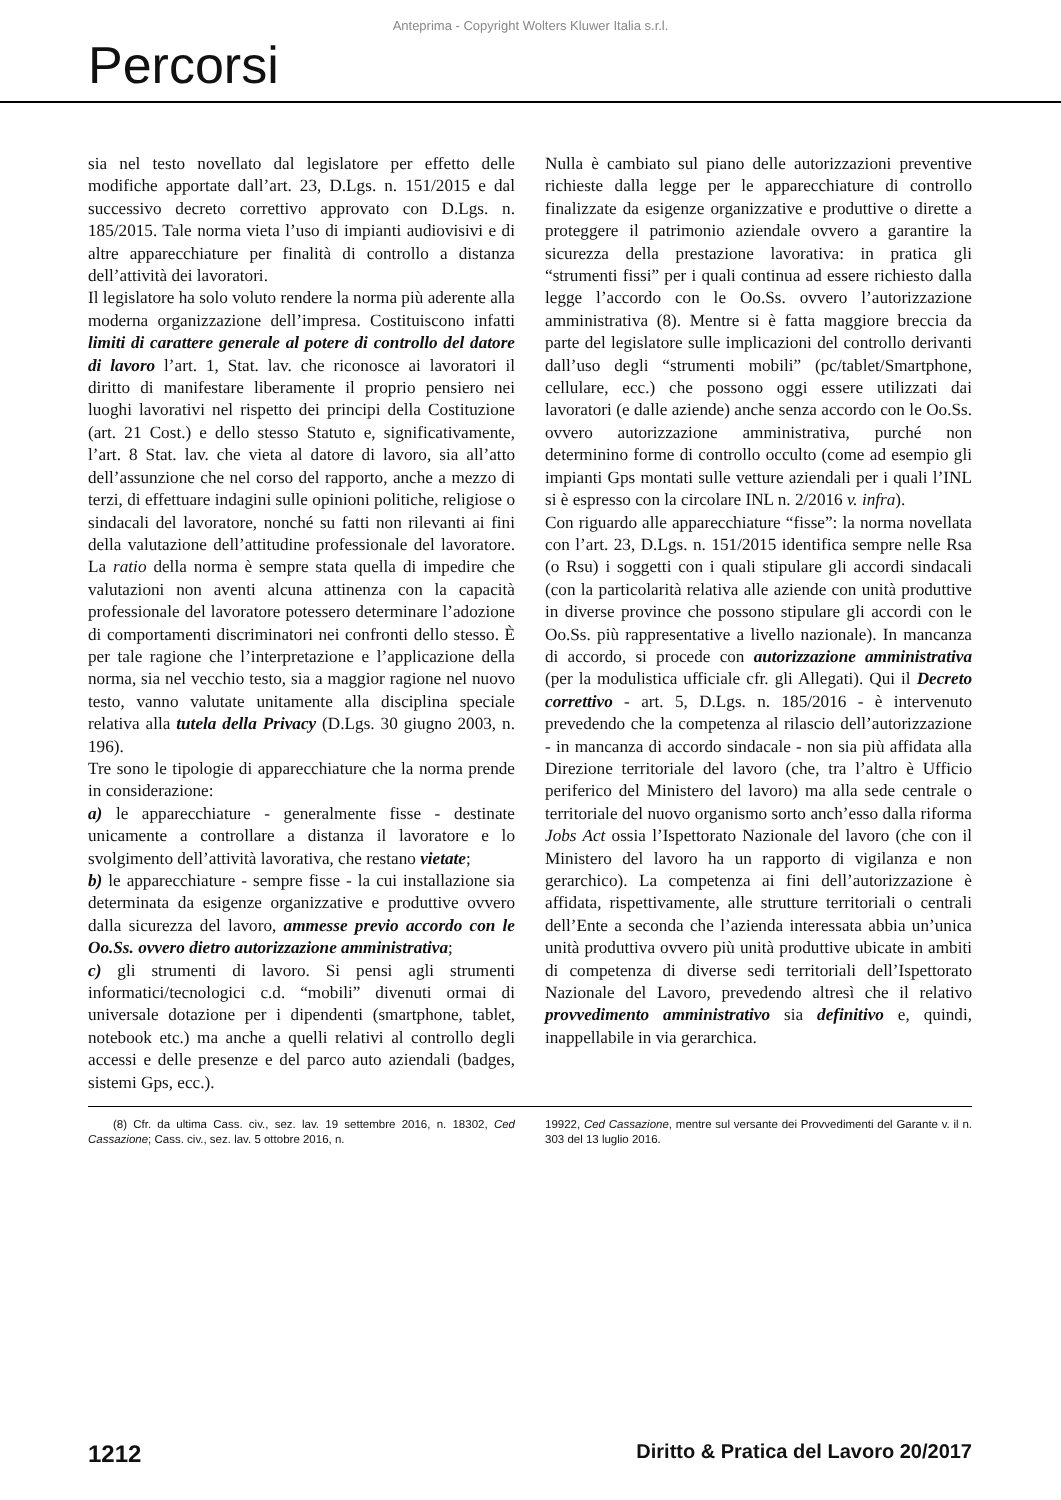Anteprima - Copyright Wolters Kluwer Italia s.r.l.
Percorsi
sia nel testo novellato dal legislatore per effetto delle modifiche apportate dall’art. 23, D.Lgs. n. 151/2015 e dal successivo decreto correttivo approvato con D.Lgs. n. 185/2015. Tale norma vieta l’uso di impianti audiovisivi e di altre apparecchiature per finalità di controllo a distanza dell’attività dei lavoratori.
Il legislatore ha solo voluto rendere la norma più aderente alla moderna organizzazione dell’impresa. Costituiscono infatti limiti di carattere generale al potere di controllo del datore di lavoro l’art. 1, Stat. lav. che riconosce ai lavoratori il diritto di manifestare liberamente il proprio pensiero nei luoghi lavorativi nel rispetto dei principi della Costituzione (art. 21 Cost.) e dello stesso Statuto e, significativamente, l’art. 8 Stat. lav. che vieta al datore di lavoro, sia all’atto dell’assunzione che nel corso del rapporto, anche a mezzo di terzi, di effettuare indagini sulle opinioni politiche, religiose o sindacali del lavoratore, nonché su fatti non rilevanti ai fini della valutazione dell’attitudine professionale del lavoratore. La ratio della norma è sempre stata quella di impedire che valutazioni non aventi alcuna attinenza con la capacità professionale del lavoratore potessero determinare l’adozione di comportamenti discriminatori nei confronti dello stesso. È per tale ragione che l’interpretazione e l’applicazione della norma, sia nel vecchio testo, sia a maggior ragione nel nuovo testo, vanno valutate unitamente alla disciplina speciale relativa alla tutela della Privacy (D.Lgs. 30 giugno 2003, n. 196).
Tre sono le tipologie di apparecchiature che la norma prende in considerazione:
a) le apparecchiature - generalmente fisse - destinate unicamente a controllare a distanza il lavoratore e lo svolgimento dell’attività lavorativa, che restano vietate;
b) le apparecchiature - sempre fisse - la cui installazione sia determinata da esigenze organizzative e produttive ovvero dalla sicurezza del lavoro, ammesse previo accordo con le Oo.Ss. ovvero dietro autorizzazione amministrativa;
c) gli strumenti di lavoro. Si pensi agli strumenti informatici/tecnologici c.d. “mobili” divenuti ormai di universale dotazione per i dipendenti (smartphone, tablet, notebook etc.) ma anche a quelli relativi al controllo degli accessi e delle presenze e del parco auto aziendali (badges, sistemi Gps, ecc.).
Nulla è cambiato sul piano delle autorizzazioni preventive richieste dalla legge per le apparecchiature di controllo finalizzate da esigenze organizzative e produttive o dirette a proteggere il patrimonio aziendale ovvero a garantire la sicurezza della prestazione lavorativa: in pratica gli “strumenti fissi” per i quali continua ad essere richiesto dalla legge l’accordo con le Oo.Ss. ovvero l’autorizzazione amministrativa (8). Mentre si è fatta maggiore breccia da parte del legislatore sulle implicazioni del controllo derivanti dall’uso degli “strumenti mobili” (pc/tablet/Smartphone, cellulare, ecc.) che possono oggi essere utilizzati dai lavoratori (e dalle aziende) anche senza accordo con le Oo.Ss. ovvero autorizzazione amministrativa, purché non determinino forme di controllo occulto (come ad esempio gli impianti Gps montati sulle vetture aziendali per i quali l’INL si è espresso con la circolare INL n. 2/2016 v. infra).
Con riguardo alle apparecchiature “fisse”: la norma novellata con l’art. 23, D.Lgs. n. 151/2015 identifica sempre nelle Rsa (o Rsu) i soggetti con i quali stipulare gli accordi sindacali (con la particolarità relativa alle aziende con unità produttive in diverse province che possono stipulare gli accordi con le Oo.Ss. più rappresentative a livello nazionale). In mancanza di accordo, si procede con autorizzazione amministrativa (per la modulistica ufficiale cfr. gli Allegati). Qui il Decreto correttivo - art. 5, D.Lgs. n. 185/2016 - è intervenuto prevedendo che la competenza al rilascio dell’autorizzazione - in mancanza di accordo sindacale - non sia più affidata alla Direzione territoriale del lavoro (che, tra l’altro è Ufficio periferico del Ministero del lavoro) ma alla sede centrale o territoriale del nuovo organismo sorto anch’esso dalla riforma Jobs Act ossia l’Ispettorato Nazionale del lavoro (che con il Ministero del lavoro ha un rapporto di vigilanza e non gerarchico). La competenza ai fini dell’autorizzazione è affidata, rispettivamente, alle strutture territoriali o centrali dell’Ente a seconda che l’azienda interessata abbia un’unica unità produttiva ovvero più unità produttive ubicate in ambiti di competenza di diverse sedi territoriali dell’Ispettorato Nazionale del Lavoro, prevedendo altresì che il relativo provvedimento amministrativo sia definitivo e, quindi, inappellabile in via gerarchica.
(8) Cfr. da ultima Cass. civ., sez. lav. 19 settembre 2016, n. 18302, Ced Cassazione; Cass. civ., sez. lav. 5 ottobre 2016, n.
19922, Ced Cassazione, mentre sul versante dei Provvedimenti del Garante v. il n. 303 del 13 luglio 2016.
1212 Diritto & Pratica del Lavoro 20/2017